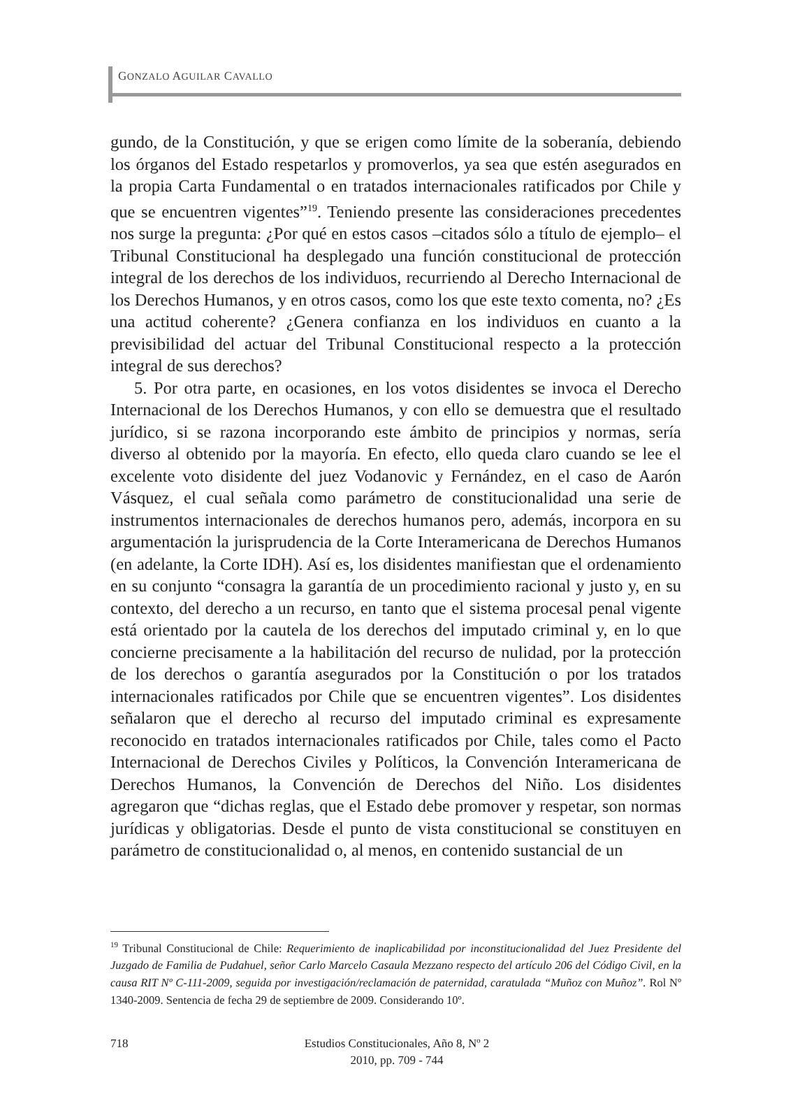GONZALO AGUILAR CAVALLO
gundo, de la Constitución, y que se erigen como límite de la soberanía, debiendo los órganos del Estado respetarlos y promoverlos, ya sea que estén asegurados en la propia Carta Fundamental o en tratados internacionales ratificados por Chile y que se encuentren vigentes”<sup>19</sup>. Teniendo presente las consideraciones precedentes nos surge la pregunta: ¿Por qué en estos casos –citados sólo a título de ejemplo– el Tribunal Constitucional ha desplegado una función constitucional de protección integral de los derechos de los individuos, recurriendo al Derecho Internacional de los Derechos Humanos, y en otros casos, como los que este texto comenta, no? ¿Es una actitud coherente? ¿Genera confianza en los individuos en cuanto a la previsibilidad del actuar del Tribunal Constitucional respecto a la protección integral de sus derechos?
5. Por otra parte, en ocasiones, en los votos disidentes se invoca el Derecho Internacional de los Derechos Humanos, y con ello se demuestra que el resultado jurídico, si se razona incorporando este ámbito de principios y normas, sería diverso al obtenido por la mayoría. En efecto, ello queda claro cuando se lee el excelente voto disidente del juez Vodanovic y Fernández, en el caso de Aarón Vásquez, el cual señala como parámetro de constitucionalidad una serie de instrumentos internacionales de derechos humanos pero, además, incorpora en su argumentación la jurisprudencia de la Corte Interamericana de Derechos Humanos (en adelante, la Corte IDH). Así es, los disidentes manifiestan que el ordenamiento en su conjunto “consagra la garantía de un procedimiento racional y justo y, en su contexto, del derecho a un recurso, en tanto que el sistema procesal penal vigente está orientado por la cautela de los derechos del imputado criminal y, en lo que concierne precisamente a la habilitación del recurso de nulidad, por la protección de los derechos o garantía asegurados por la Constitución o por los tratados internacionales ratificados por Chile que se encuentren vigentes”. Los disidentes señalaron que el derecho al recurso del imputado criminal es expresamente reconocido en tratados internacionales ratificados por Chile, tales como el Pacto Internacional de Derechos Civiles y Políticos, la Convención Interamericana de Derechos Humanos, la Convención de Derechos del Niño. Los disidentes agregaron que “dichas reglas, que el Estado debe promover y respetar, son normas jurídicas y obligatorias. Desde el punto de vista constitucional se constituyen en parámetro de constitucionalidad o, al menos, en contenido sustancial de un
<sup>19</sup> Tribunal Constitucional de Chile: Requerimiento de inaplicabilidad por inconstitucionalidad del Juez Presidente del Juzgado de Familia de Pudahuel, señor Carlo Marcelo Casaula Mezzano respecto del artículo 206 del Código Civil, en la causa RIT Nº C-111-2009, seguida por investigación/reclamación de paternidad, caratulada “Muñoz con Muñoz”. Rol Nº 1340-2009. Sentencia de fecha 29 de septiembre de 2009. Considerando 10º.
718 Estudios Constitucionales, Año 8, Nº 2
2010, pp. 709 - 744